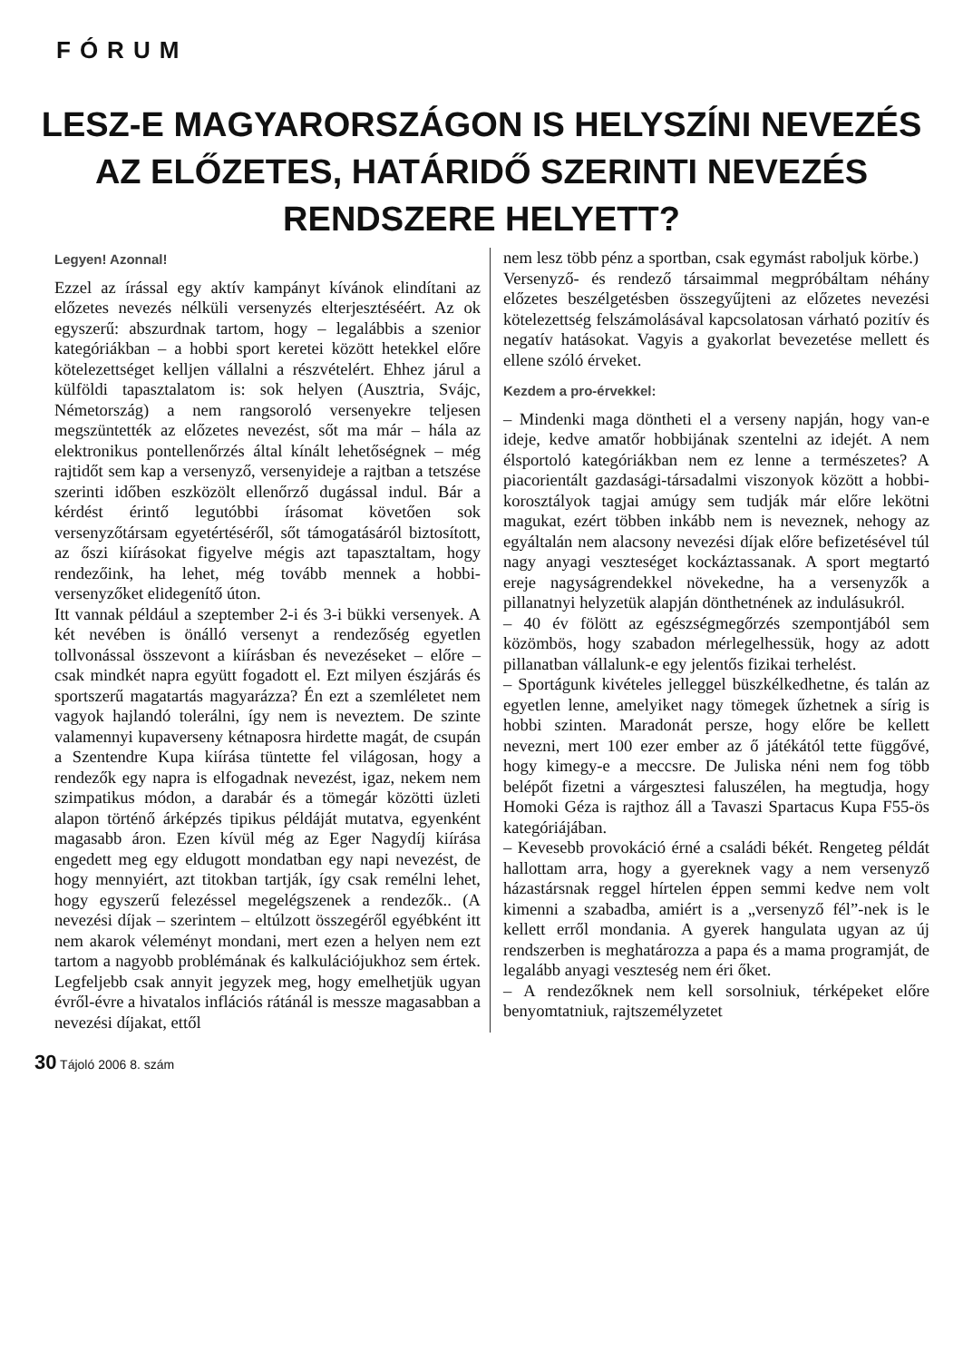FÓRUM
LESZ-E MAGYARORSZÁGON IS HELYSZÍNI NEVEZÉS AZ ELŐZETES, HATÁRIDŐ SZERINTI NEVEZÉS RENDSZERE HELYETT?
Legyen! Azonnal!
Ezzel az írással egy aktív kampányt kívánok elindítani az előzetes nevezés nélküli versenyzés elterjesztéséért. Az ok egyszerű: abszurdnak tartom, hogy – legalábbis a szenior kategóriákban – a hobbi sport keretei között hetekkel előre kötelezettséget kelljen vállalni a részvételért. Ehhez járul a külföldi tapasztalatom is: sok helyen (Ausztria, Svájc, Németország) a nem rangsoroló versenyekre teljesen megszüntették az előzetes nevezést, sőt ma már – hála az elektronikus pontellenőrzés által kínált lehetőségnek – még rajtidőt sem kap a versenyző, versenyideje a rajtban a tetszése szerinti időben eszközölt ellenőrző dugással indul. Bár a kérdést érintő legutóbbi írásomat követően sok versenyzőtársam egyetértéséről, sőt támogatásáról biztosított, az őszi kiírásokat figyelve mégis azt tapasztaltam, hogy rendezőink, ha lehet, még tovább mennek a hobbi-versenyzőket elidegenítő úton.
Itt vannak például a szeptember 2-i és 3-i bükki versenyek. A két nevében is önálló versenyt a rendezőség egyetlen tollvonással összevont a kiírásban és nevezéseket – előre – csak mindkét napra együtt fogadott el. Ezt milyen észjárás és sportszerű magatartás magyarázza? Én ezt a szemléletet nem vagyok hajlandó tolerálni, így nem is neveztem. De szinte valamennyi kupaverseny kétnaposra hirdette magát, de csupán a Szentendre Kupa kiírása tüntette fel világosan, hogy a rendezők egy napra is elfogadnak nevezést, igaz, nekem nem szimpatikus módon, a darabár és a tömegár közötti üzleti alapon történő árképzés tipikus példáját mutatva, egyenként magasabb áron. Ezen kívül még az Eger Nagydíj kiírása engedett meg egy eldugott mondatban egy napi nevezést, de hogy mennyiért, azt titokban tartják, így csak remélni lehet, hogy egyszerű felezéssel megelégszenek a rendezők.. (A nevezési díjak – szerintem – eltúlzott összegéről egyébként itt nem akarok véleményt mondani, mert ezen a helyen nem ezt tartom a nagyobb problémának és kalkulációjukhoz sem értek. Legfeljebb csak annyit jegyzek meg, hogy emelhetjük ugyan évről-évre a hivatalos inflációs rátánál is messze magasabban a nevezési díjakat, ettől
nem lesz több pénz a sportban, csak egymást raboljuk körbe.)
Versenyző- és rendező társaimmal megpróbáltam néhány előzetes beszélgetésben összegyűjteni az előzetes nevezési kötelezettség felszámolásával kapcsolatosan várható pozitív és negatív hatásokat. Vagyis a gyakorlat bevezetése mellett és ellene szóló érveket.
Kezdem a pro-érvekkel:
– Mindenki maga döntheti el a verseny napján, hogy van-e ideje, kedve amatőr hobbijának szentelni az idejét. A nem élsportoló kategóriákban nem ez lenne a természetes? A piacorientált gazdasági-társadalmi viszonyok között a hobbi-korosztályok tagjai amúgy sem tudják már előre lekötni magukat, ezért többen inkább nem is neveznek, nehogy az egyáltalán nem alacsony nevezési díjak előre befizetésével túl nagy anyagi veszteséget kockáztassanak. A sport megtartó ereje nagyságrendekkel növekedne, ha a versenyzők a pillanatnyi helyzetük alapján dönthetnének az indulásukról.
– 40 év fölött az egészségmegőrzés szempontjából sem közömbös, hogy szabadon mérlegelhessük, hogy az adott pillanatban vállalunk-e egy jelentős fizikai terhelést.
– Sportágunk kivételes jelleggel büszkélkedhetne, és talán az egyetlen lenne, amelyiket nagy tömegek űzhetnek a sírig is hobbi szinten. Maradonát persze, hogy előre be kellett nevezni, mert 100 ezer ember az ő játékától tette függővé, hogy kimegy-e a meccsre. De Juliska néni nem fog több belépőt fizetni a várgesztesi faluszélen, ha megtudja, hogy Homoki Géza is rajthoz áll a Tavaszi Spartacus Kupa F55-ös kategóriájában.
– Kevesebb provokáció érné a családi békét. Rengeteg példát hallottam arra, hogy a gyereknek vagy a nem versenyző házastársnak reggel hírtelen éppen semmi kedve nem volt kimenni a szabadba, amiért is a „versenyző fél”-nek is le kellett erről mondania. A gyerek hangulata ugyan az új rendszerben is meghatározza a papa és a mama programját, de legalább anyagi veszteség nem éri őket.
– A rendezőknek nem kell sorsolniuk, térképeket előre benyomtatniuk, rajtszemélyzetet
30 Tájoló 2006 8. szám